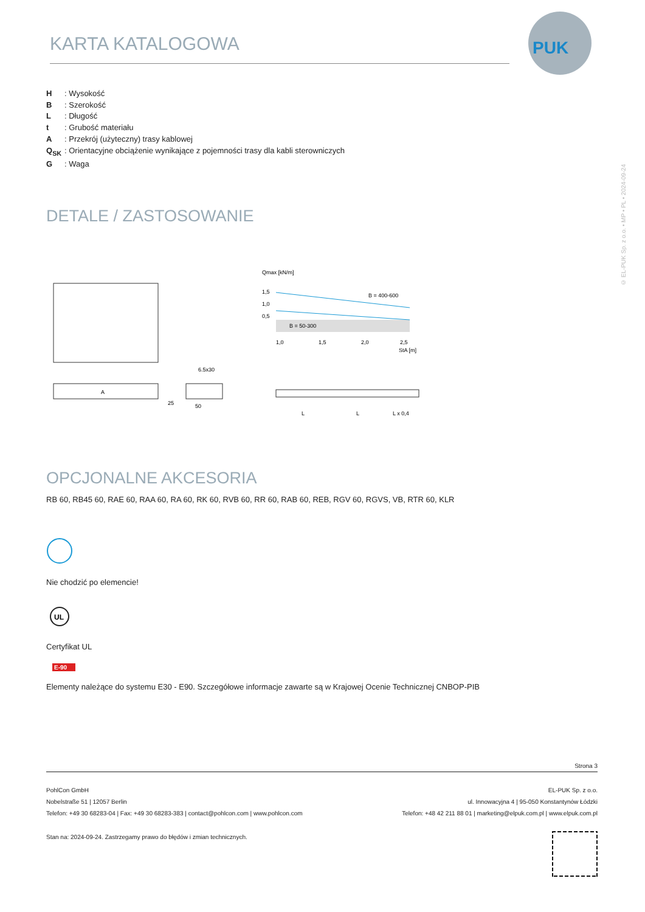KARTA KATALOGOWA
PUK
© EL-PUK Sp. z o.o. • MP • PL • 2024-09-24
H: Wysokość
B: Szerokość
L: Długość
t: Grubość materiału
A: Przekrój (użyteczny) trasy kablowej
Q<sub>SK</sub>: Orientacyjne obciążenie wynikające z pojemności trasy dla kabli sterowniczych
G: Waga
DETALE / ZASTOSOWANIE
A
6.5x30
50
25
Qmax [kN/m]
1,5
1,0
0,5
B = 400-600
B = 50-300
1,0
1,5
2,0
2,5
StA [m]
L
L
L x 0,4
OPCJONALNE AKCESORIA
RB 60, RB45 60, RAE 60, RAA 60, RA 60, RK 60, RVB 60, RR 60, RAB 60, REB, RGV 60, RGVS, VB, RTR 60, KLR
Nie chodzić po elemencie!
UL
Certyfikat UL
E-90
Elementy należące do systemu E30 - E90. Szczegółowe informacje zawarte są w Krajowej Ocenie Technicznej CNBOP-PIB
Strona 3
PohlCon GmbH
Nobelstraße 51 | 12057 Berlin
Telefon: +49 30 68283-04 | Fax: +49 30 68283-383 | contact@pohlcon.com | www.pohlcon.com
EL-PUK Sp. z o.o.
ul. Innowacyjna 4 | 95-050 Konstantynów Łódzki
Telefon: +48 42 211 88 01 | marketing@elpuk.com.pl | www.elpuk.com.pl
Stan na: 2024-09-24. Zastrzegamy prawo do błędów i zmian technicznych.